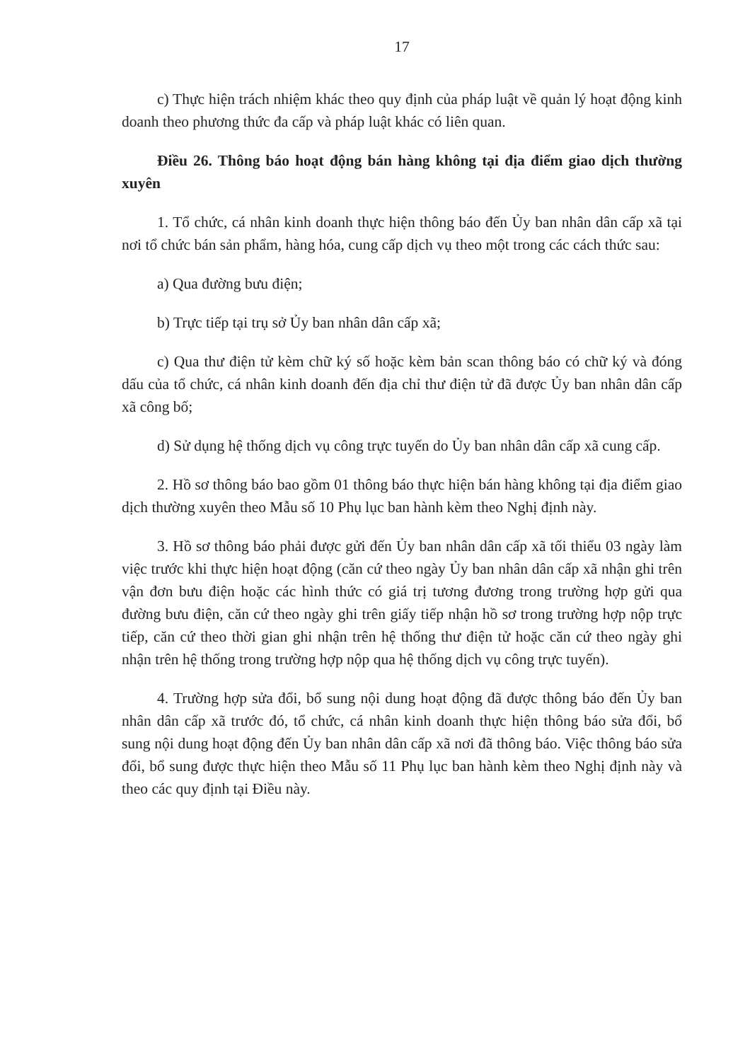17
c) Thực hiện trách nhiệm khác theo quy định của pháp luật về quản lý hoạt động kinh doanh theo phương thức đa cấp và pháp luật khác có liên quan.
Điều 26. Thông báo hoạt động bán hàng không tại địa điểm giao dịch thường xuyên
1. Tổ chức, cá nhân kinh doanh thực hiện thông báo đến Ủy ban nhân dân cấp xã tại nơi tổ chức bán sản phẩm, hàng hóa, cung cấp dịch vụ theo một trong các cách thức sau:
a) Qua đường bưu điện;
b) Trực tiếp tại trụ sở Ủy ban nhân dân cấp xã;
c) Qua thư điện tử kèm chữ ký số hoặc kèm bản scan thông báo có chữ ký và đóng dấu của tổ chức, cá nhân kinh doanh đến địa chỉ thư điện tử đã được Ủy ban nhân dân cấp xã công bố;
d) Sử dụng hệ thống dịch vụ công trực tuyến do Ủy ban nhân dân cấp xã cung cấp.
2. Hồ sơ thông báo bao gồm 01 thông báo thực hiện bán hàng không tại địa điểm giao dịch thường xuyên theo Mẫu số 10 Phụ lục ban hành kèm theo Nghị định này.
3. Hồ sơ thông báo phải được gửi đến Ủy ban nhân dân cấp xã tối thiểu 03 ngày làm việc trước khi thực hiện hoạt động (căn cứ theo ngày Ủy ban nhân dân cấp xã nhận ghi trên vận đơn bưu điện hoặc các hình thức có giá trị tương đương trong trường hợp gửi qua đường bưu điện, căn cứ theo ngày ghi trên giấy tiếp nhận hồ sơ trong trường hợp nộp trực tiếp, căn cứ theo thời gian ghi nhận trên hệ thống thư điện tử hoặc căn cứ theo ngày ghi nhận trên hệ thống trong trường hợp nộp qua hệ thống dịch vụ công trực tuyến).
4. Trường hợp sửa đổi, bổ sung nội dung hoạt động đã được thông báo đến Ủy ban nhân dân cấp xã trước đó, tổ chức, cá nhân kinh doanh thực hiện thông báo sửa đổi, bổ sung nội dung hoạt động đến Ủy ban nhân dân cấp xã nơi đã thông báo. Việc thông báo sửa đổi, bổ sung được thực hiện theo Mẫu số 11 Phụ lục ban hành kèm theo Nghị định này và theo các quy định tại Điều này.